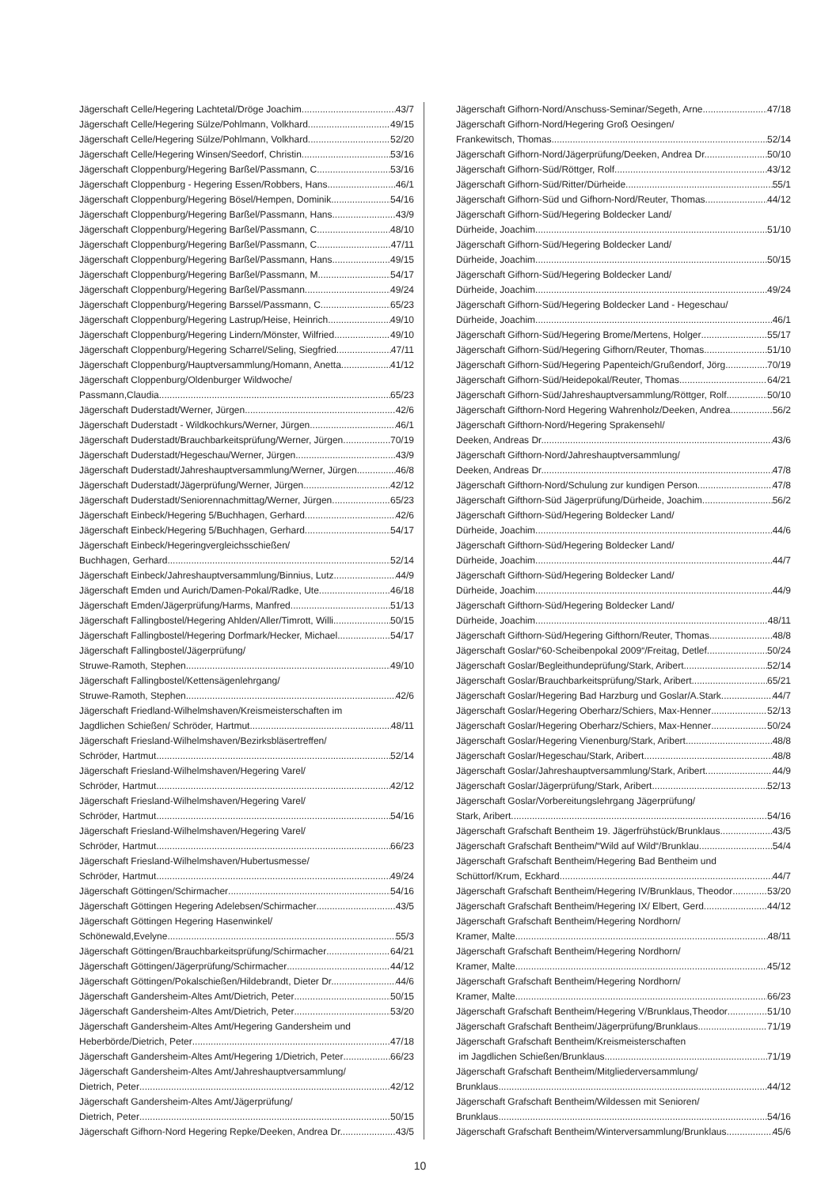Jägerschaft Celle/Hegering Lachtetal/Dröge Joachim 43/7
Jägerschaft Celle/Hegering Sülze/Pohlmann, Volkhard 49/15
Jägerschaft Celle/Hegering Sülze/Pohlmann, Volkhard 52/20
Jägerschaft Celle/Hegering Winsen/Seedorf, Christin 53/16
Jägerschaft Cloppenburg/Hegering Barßel/Passmann, C. 53/16
Jägerschaft Cloppenburg - Hegering Essen/Robbers, Hans 46/1
Jägerschaft Cloppenburg/Hegering Bösel/Hempen, Dominik 54/16
Jägerschaft Cloppenburg/Hegering Barßel/Passmann, Hans 43/9
Jägerschaft Cloppenburg/Hegering Barßel/Passmann, C. 48/10
Jägerschaft Cloppenburg/Hegering Barßel/Passmann, C. 47/11
Jägerschaft Cloppenburg/Hegering Barßel/Passmann, Hans 49/15
Jägerschaft Cloppenburg/Hegering Barßel/Passmann, M. 54/17
Jägerschaft Cloppenburg/Hegering Barßel/Passmann 49/24
Jägerschaft Cloppenburg/Hegering Barssel/Passmann, C. 65/23
Jägerschaft Cloppenburg/Hegering Lastrup/Heise, Heinrich 49/10
Jägerschaft Cloppenburg/Hegering Lindern/Mönster, Wilfried 49/10
Jägerschaft Cloppenburg/Hegering Scharrel/Seling, Siegfried 47/11
Jägerschaft Cloppenburg/Hauptversammlung/Homann, Anetta 41/12
Jägerschaft Cloppenburg/Oldenburger Wildwoche/
Passmann,Claudia 65/23
Jägerschaft Duderstadt/Werner, Jürgen 42/6
Jägerschaft Duderstadt - Wildkochkurs/Werner, Jürgen 46/1
Jägerschaft Duderstadt/Brauchbarkeitsprüfung/Werner, Jürgen 70/19
Jägerschaft Duderstadt/Hegeschau/Werner, Jürgen 43/9
Jägerschaft Duderstadt/Jahreshauptversammlung/Werner, Jürgen 46/8
Jägerschaft Duderstadt/Jägerprüfung/Werner, Jürgen 42/12
Jägerschaft Duderstadt/Seniorennachmittag/Werner, Jürgen 65/23
Jägerschaft Einbeck/Hegering 5/Buchhagen, Gerhard 42/6
Jägerschaft Einbeck/Hegering 5/Buchhagen, Gerhard 54/17
Jägerschaft Einbeck/Hegeringvergleichsschießen/
Buchhagen, Gerhard 52/14
Jägerschaft Einbeck/Jahreshauptversammlung/Binnius, Lutz 44/9
Jägerschaft Emden und Aurich/Damen-Pokal/Radke, Ute 46/18
Jägerschaft Emden/Jägerprüfung/Harms, Manfred 51/13
Jägerschaft Fallingbostel/Hegering Ahlden/Aller/Timrott, Willi 50/15
Jägerschaft Fallingbostel/Hegering Dorfmark/Hecker, Michael 54/17
Jägerschaft Fallingbostel/Jägerprüfung/
Struwe-Ramoth, Stephen 49/10
Jägerschaft Fallingbostel/Kettensägenlehrgang/
Struwe-Ramoth, Stephen 42/6
Jägerschaft Friedland-Wilhelmshaven/Kreismeisterschaften im
Jagdlichen Schießen/ Schröder, Hartmut 48/11
Jägerschaft Friesland-Wilhelmshaven/Bezirksbläsertreffen/
Schröder, Hartmut 52/14
Jägerschaft Friesland-Wilhelmshaven/Hegering Varel/
Schröder, Hartmut 42/12
Jägerschaft Friesland-Wilhelmshaven/Hegering Varel/
Schröder, Hartmut 54/16
Jägerschaft Friesland-Wilhelmshaven/Hegering Varel/
Schröder, Hartmut 66/23
Jägerschaft Friesland-Wilhelmshaven/Hubertusmesse/
Schröder, Hartmut 49/24
Jägerschaft Göttingen/Schirmacher 54/16
Jägerschaft Göttingen Hegering Adelebsen/Schirmacher 43/5
Jägerschaft Göttingen Hegering Hasenwinkel/
Schönewald,Evelyne 55/3
Jägerschaft Göttingen/Brauchbarkeitsprüfung/Schirmacher 64/21
Jägerschaft Göttingen/Jägerprüfung/Schirmacher 44/12
Jägerschaft Göttingen/Pokalschießen/Hildebrandt, Dieter Dr. 44/6
Jägerschaft Gandersheim-Altes Amt/Dietrich, Peter 50/15
Jägerschaft Gandersheim-Altes Amt/Dietrich, Peter 53/20
Jägerschaft Gandersheim-Altes Amt/Hegering Gandersheim und
Heberbörde/Dietrich, Peter 47/18
Jägerschaft Gandersheim-Altes Amt/Hegering 1/Dietrich, Peter 66/23
Jägerschaft Gandersheim-Altes Amt/Jahreshauptversammlung/
Dietrich, Peter 42/12
Jägerschaft Gandersheim-Altes Amt/Jägerprüfung/
Dietrich, Peter 50/15
Jägerschaft Gifhorn-Nord Hegering Repke/Deeken, Andrea Dr. 43/5
Jägerschaft Gifhorn-Nord/Anschuss-Seminar/Segeth, Arne 47/18
Jägerschaft Gifhorn-Nord/Hegering Groß Oesingen/
Frankewitsch, Thomas 52/14
Jägerschaft Gifhorn-Nord/Jägerprüfung/Deeken, Andrea Dr. 50/10
Jägerschaft Gifhorn-Süd/Röttger, Rolf 43/12
Jägerschaft Gifhorn-Süd/Ritter/Dürheide 55/1
Jägerschaft Gifhorn-Süd und Gifhorn-Nord/Reuter, Thomas 44/12
Jägerschaft Gifhorn-Süd/Hegering Boldecker Land/
Dürheide, Joachim 51/10
Jägerschaft Gifhorn-Süd/Hegering Boldecker Land/
Dürheide, Joachim 50/15
Jägerschaft Gifhorn-Süd/Hegering Boldecker Land/
Dürheide, Joachim 49/24
Jägerschaft Gifhorn-Süd/Hegering Boldecker Land - Hegeschau/
Dürheide, Joachim 46/1
Jägerschaft Gifhorn-Süd/Hegering Brome/Mertens, Holger 55/17
Jägerschaft Gifhorn-Süd/Hegering Gifhorn/Reuter, Thomas 51/10
Jägerschaft Gifhorn-Süd/Hegering Papenteich/Grußendorf, Jörg 70/19
Jägerschaft Gifhorn-Süd/Heidepokal/Reuter, Thomas 64/21
Jägerschaft Gifhorn-Süd/Jahreshauptversammlung/Röttger, Rolf 50/10
Jägerschaft Gifthorn-Nord Hegering Wahrenholz/Deeken, Andrea 56/2
Jägerschaft Gifthorn-Nord/Hegering Sprakensehl/
Deeken, Andreas Dr. 43/6
Jägerschaft Gifthorn-Nord/Jahreshauptversammlung/
Deeken, Andreas Dr. 47/8
Jägerschaft Gifthorn-Nord/Schulung zur kundigen Person 47/8
Jägerschaft Gifthorn-Süd Jägerprüfung/Dürheide, Joachim 56/2
Jägerschaft Gifthorn-Süd/Hegering Boldecker Land/
Dürheide, Joachim 44/6
Jägerschaft Gifthorn-Süd/Hegering Boldecker Land/
Dürheide, Joachim 44/7
Jägerschaft Gifthorn-Süd/Hegering Boldecker Land/
Dürheide, Joachim 44/9
Jägerschaft Gifthorn-Süd/Hegering Boldecker Land/
Dürheide, Joachim 48/11
Jägerschaft Gifthorn-Süd/Hegering Gifthorn/Reuter, Thomas 48/8
Jägerschaft Goslar/“60-Scheibenpokal 2009“/Freitag, Detlef 50/24
Jägerschaft Goslar/Begleithundeprüfung/Stark, Aribert 52/14
Jägerschaft Goslar/Brauchbarkeitsprüfung/Stark, Aribert 65/21
Jägerschaft Goslar/Hegering Bad Harzburg und Goslar/A.Stark 44/7
Jägerschaft Goslar/Hegering Oberharz/Schiers, Max-Henner 52/13
Jägerschaft Goslar/Hegering Oberharz/Schiers, Max-Henner 50/24
Jägerschaft Goslar/Hegering Vienenburg/Stark, Aribert 48/8
Jägerschaft Goslar/Hegeschau/Stark, Aribert 48/8
Jägerschaft Goslar/Jahreshauptversammlung/Stark, Aribert 44/9
Jägerschaft Goslar/Jägerprüfung/Stark, Aribert 52/13
Jägerschaft Goslar/Vorbereitungslehrgang Jägerprüfung/
Stark, Aribert 54/16
Jägerschaft Grafschaft Bentheim 19. Jägerfrühstück/Brunklaus 43/5
Jägerschaft Grafschaft Bentheim/“Wild auf Wild“/Brunklau 54/4
Jägerschaft Grafschaft Bentheim/Hegering Bad Bentheim und
Schüttorf/Krum, Eckhard 44/7
Jägerschaft Grafschaft Bentheim/Hegering IV/Brunklaus, Theodor 53/20
Jägerschaft Grafschaft Bentheim/Hegering IX/ Elbert, Gerd 44/12
Jägerschaft Grafschaft Bentheim/Hegering Nordhorn/
Kramer, Malte 48/11
Jägerschaft Grafschaft Bentheim/Hegering Nordhorn/
Kramer, Malte 45/12
Jägerschaft Grafschaft Bentheim/Hegering Nordhorn/
Kramer, Malte 66/23
Jägerschaft Grafschaft Bentheim/Hegering V/Brunklaus,Theodor 51/10
Jägerschaft Grafschaft Bentheim/Jägerprüfung/Brunklaus 71/19
Jägerschaft Grafschaft Bentheim/Kreismeisterschaften
im Jagdlichen Schießen/Brunklaus 71/19
Jägerschaft Grafschaft Bentheim/Mitgliederversammlung/
Brunklaus 44/12
Jägerschaft Grafschaft Bentheim/Wildessen mit Senioren/
Brunklaus 54/16
Jägerschaft Grafschaft Bentheim/Winterversammlung/Brunklaus 45/6
10